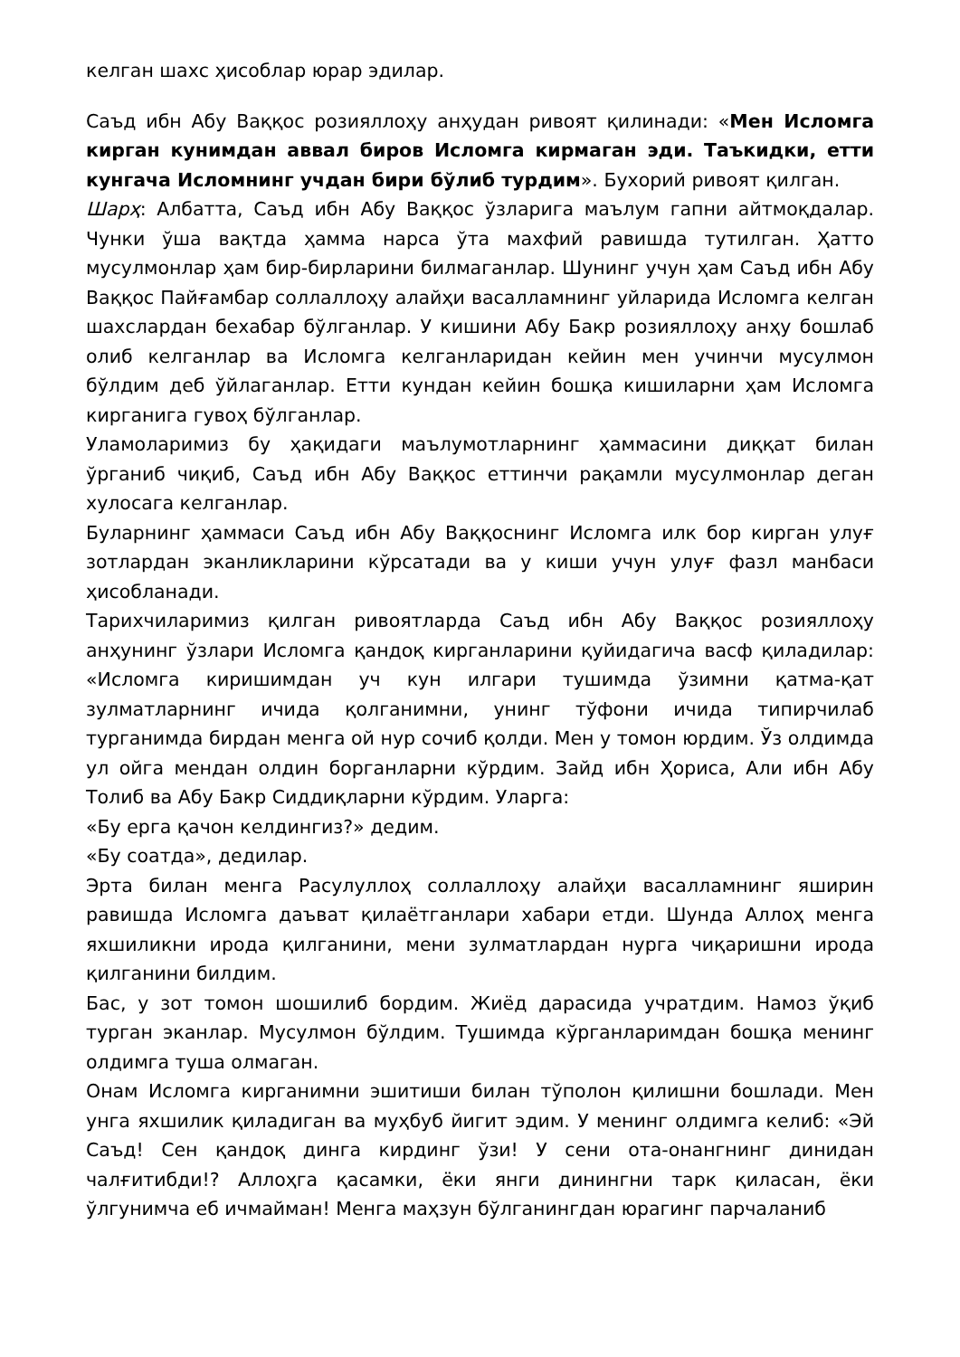келган шахс ҳисоблар юрар эдилар.
Саъд ибн Абу Ваққос розияллоҳу анҳудан ривоят қилинади: «Мен Исломга кирган кунимдан аввал биров Исломга кирмаган эди. Таъкидки, етти кунгача Исломнинг учдан бири бўлиб турдим». Бухорий ривоят қилган.
Шарҳ: Албатта, Саъд ибн Абу Ваққос ўзларига маълум гапни айтмоқдалар. Чунки ўша вақтда ҳамма нарса ўта махфий равишда тутилган. Ҳатто мусулмонлар ҳам бир-бирларини билмаганлар. Шунинг учун ҳам Саъд ибн Абу Ваққос Пайғамбар соллаллоҳу алайҳи васалламнинг уйларида Исломга келган шахслардан бехабар бўлганлар. У кишини Абу Бакр розияллоҳу анҳу бошлаб олиб келганлар ва Исломга келганларидан кейин мен учинчи мусулмон бўлдим деб ўйлаганлар. Етти кундан кейин бошқа кишиларни ҳам Исломга кирганига гувоҳ бўлганлар.
Уламоларимиз бу ҳақидаги маълумотларнинг ҳаммасини диққат билан ўрганиб чиқиб, Саъд ибн Абу Ваққос еттинчи рақамли мусулмонлар деган хулосага келганлар.
Буларнинг ҳаммаси Саъд ибн Абу Ваққоснинг Исломга илк бор кирган улуғ зотлардан эканликларини кўрсатади ва у киши учун улуғ фазл манбаси ҳисобланади.
Тарихчиларимиз қилган ривоятларда Саъд ибн Абу Ваққос розияллоҳу анҳунинг ўзлари Исломга қандоқ кирганларини қуйидагича васф қиладилар: «Исломга киришимдан уч кун илгари тушимда ўзимни қатма-қат зулматларнинг ичида қолганимни, унинг тўфони ичида типирчилаб турганимда бирдан менга ой нур сочиб қолди. Мен у томон юрдим. Ўз олдимда ул ойга мендан олдин борганларни кўрдим. Зайд ибн Ҳориса, Али ибн Абу Толиб ва Абу Бакр Сиддиқларни кўрдим. Уларга:
«Бу ерга қачон келдингиз?» дедим.
«Бу соатда», дедилар.
Эрта билан менга Расулуллоҳ соллаллоҳу алайҳи васалламнинг яширин равишда Исломга даъват қилаётганлари хабари етди. Шунда Аллоҳ менга яхшиликни ирода қилганини, мени зулматлардан нурга чиқаришни ирода қилганини билдим.
Бас, у зот томон шошилиб бордим. Жиёд дарасида учратдим. Намоз ўқиб турган эканлар. Мусулмон бўлдим. Тушимда кўрганларимдан бошқа менинг олдимга туша олмаган.
Онам Исломга кирганимни эшитиши билан тўполон қилишни бошлади. Мен унга яхшилик қиладиган ва муҳбуб йигит эдим. У менинг олдимга келиб: «Эй Саъд! Сен қандоқ динга кирдинг ўзи! У сени ота-онангнинг динидан чалғитибди!? Аллоҳга қасамки, ёки янги динингни тарк қиласан, ёки ўлгунимча еб ичмайман! Менга маҳзун бўлганингдан юрагинг парчаланиб